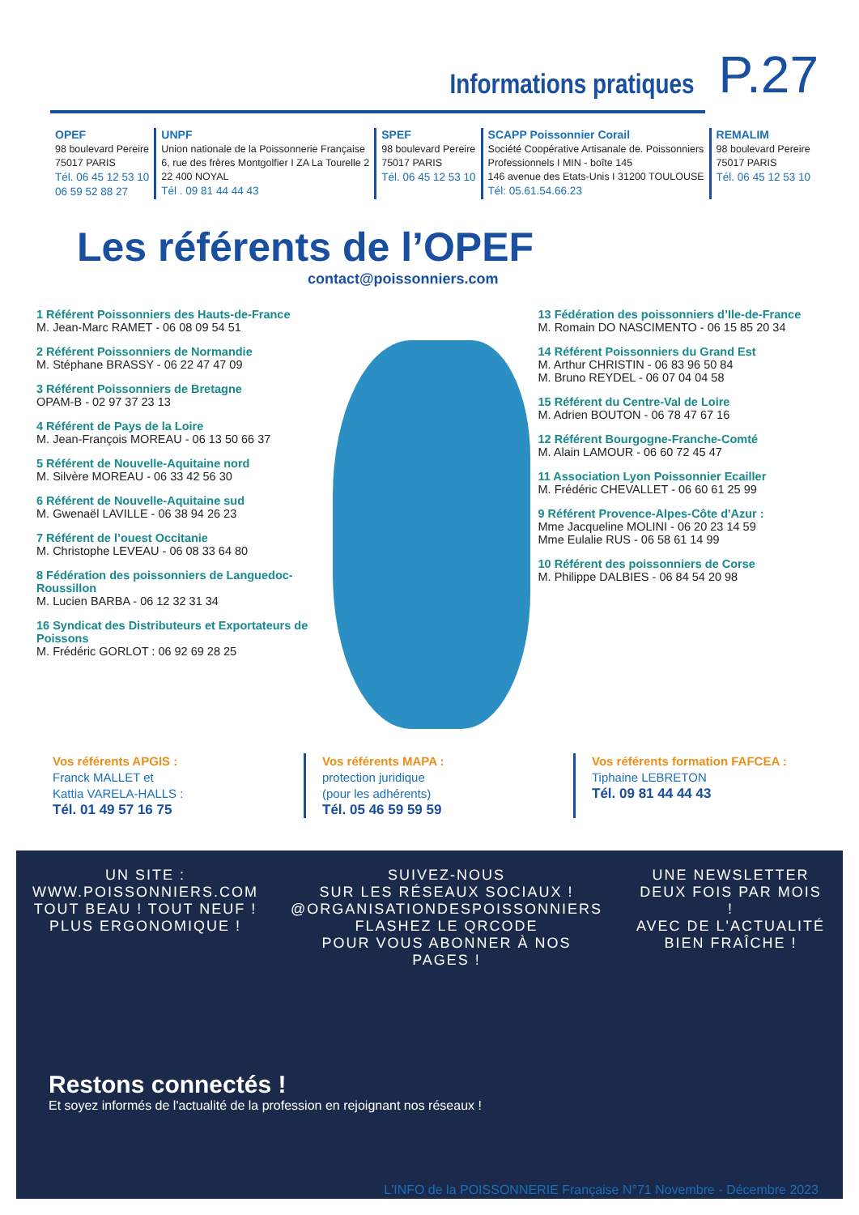Informations pratiques
P.27
OPEF
98 boulevard Pereire
75017 PARIS
Tél. 06 45 12 53 10
06 59 52 88 27
UNPF
Union nationale de la Poissonnerie Française
6, rue des frères Montgolfier I ZA La Tourelle 2
22 400 NOYAL
Tél . 09 81 44 44 43
SPEF
98 boulevard Pereire
75017 PARIS
Tél. 06 45 12 53 10
SCAPP Poissonnier Corail
Société Coopérative Artisanale de. Poissonniers
Professionnels I MIN - boîte 145
146 avenue des Etats-Unis I 31200 TOULOUSE
Tél: 05.61.54.66.23
REMALIM
98 boulevard Pereire
75017 PARIS
Tél. 06 45 12 53 10
Les référents de l’OPEF
contact@poissonniers.com
1 Référent Poissonniers des Hauts-de-France
M. Jean-Marc RAMET - 06 08 09 54 51
2 Référent Poissonniers de Normandie
M. Stéphane BRASSY - 06 22 47 47 09
3 Référent Poissonniers de Bretagne
OPAM-B - 02 97 37 23 13
4 Référent de Pays de la Loire
M. Jean-François MOREAU - 06 13 50 66 37
5 Référent de Nouvelle-Aquitaine nord
M. Silvère MOREAU - 06 33 42 56 30
6 Référent de Nouvelle-Aquitaine sud
M. Gwenaël LAVILLE - 06 38 94 26 23
7 Référent de l’ouest Occitanie
M. Christophe LEVEAU - 06 08 33 64 80
8 Fédération des poissonniers de Languedoc-Roussillon
M. Lucien BARBA - 06 12 32 31 34
16 Syndicat des Distributeurs et Exportateurs de Poissons
M. Frédéric GORLOT : 06 92 69 28 25
13 Fédération des poissonniers d’Ile-de-France
M. Romain DO NASCIMENTO - 06 15 85 20 34
14 Référent Poissonniers du Grand Est
M. Arthur CHRISTIN - 06 83 96 50 84
M. Bruno REYDEL - 06 07 04 04 58
15 Référent du Centre-Val de Loire
M. Adrien BOUTON - 06 78 47 67 16
12 Référent Bourgogne-Franche-Comté
M. Alain LAMOUR - 06 60 72 45 47
11 Association Lyon Poissonnier Ecailler
M. Frédéric CHEVALLET - 06 60 61 25 99
9 Référent Provence-Alpes-Côte d'Azur :
Mme Jacqueline MOLINI - 06 20 23 14 59
Mme Eulalie RUS - 06 58 61 14 99
10 Référent des poissonniers de Corse
M. Philippe DALBIES - 06 84 54 20 98
Vos référents APGIS :
Franck MALLET et
Kattia VARELA-HALLS :
Tél. 01 49 57 16 75
Vos référents MAPA :
protection juridique
(pour les adhérents)
Tél. 05 46 59 59 59
Vos référents formation FAFCEA :
Tiphaine LEBRETON
Tél. 09 81 44 44 43
UN SITE :
WWW.POISSONNIERS.COM
TOUT BEAU ! TOUT NEUF !
PLUS ERGONOMIQUE !
SUIVEZ-NOUS
SUR LES RÉSEAUX SOCIAUX !
@ORGANISATIONDESPOISSONNIERS
FLASHEZ LE QRCODE
POUR VOUS ABONNER À NOS PAGES !
UNE NEWSLETTER
DEUX FOIS PAR MOIS !
AVEC DE L'ACTUALITÉ BIEN FRAÎCHE !
Restons connectés !
Et soyez informés de l'actualité de la profession en rejoignant nos réseaux !
L'INFO de la POISSONNERIE Française N°71 Novembre - Décembre 2023